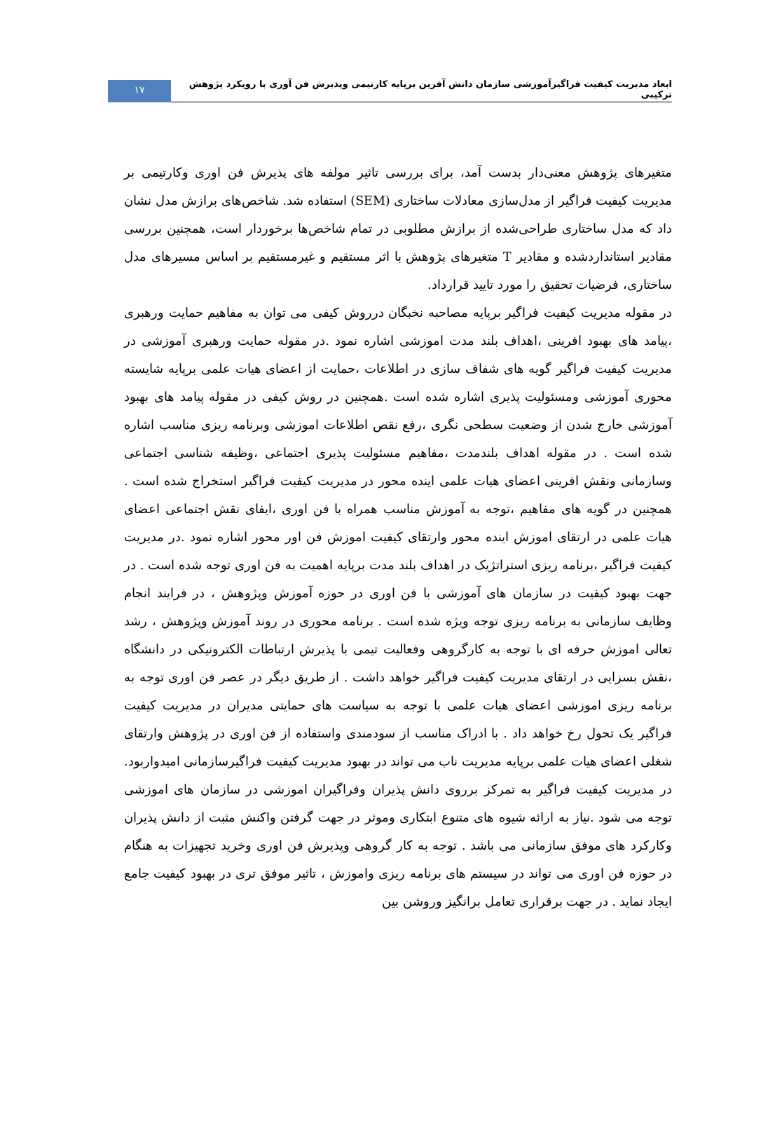ابعاد مدیریت کیفیت فراگیرآموزشی سازمان دانش آفرین برپایه کارتیمی وپذیرش فن آوری با رویکرد پژوهش ترکیبی
۱۷
متغیرهای پژوهش معنی‌دار بدست آمد، برای بررسی تاثیر مولفه های پذیرش فن اوری وکارتیمی بر مدیریت کیفیت فراگیر از مدل‌سازی معادلات ساختاری (SEM) استفاده شد. شاخص‌های برازش مدل نشان داد که مدل ساختاری طراحی‌شده از برازش مطلوبی در تمام شاخص‌ها برخوردار است، همچنین بررسی مقادیر استانداردشده و مقادیر T متغیرهای پژوهش با اثر مستقیم و غیرمستقیم بر اساس مسیرهای مدل ساختاری، فرضیات تحقیق را مورد تایید قرارداد.
در مقوله مدیریت کیفیت فراگیر برپایه مصاحبه نخبگان درروش کیفی می توان به مفاهیم حمایت ورهبری ،پیامد های بهبود افرینی ،اهداف بلند مدت اموزشی اشاره نمود .در مقوله حمایت ورهبری آموزشی در مدیریت کیفیت فراگیر گویه های شفاف سازی در اطلاعات ،حمایت از اعضای هیات علمی برپایه شایسته محوری آموزشی ومسئولیت پذیری اشاره شده است .همچنین در روش کیفی در مقوله پیامد های بهبود آموزشی خارج شدن از وضعیت سطحی نگری ،رفع نقص اطلاعات اموزشی وبرنامه ریزی مناسب اشاره شده است . در مقوله اهداف بلندمدت ،مفاهیم مسئولیت پذیری اجتماعی ،وظیفه شناسی اجتماعی وسازمانی ونقش افرینی اعضای هیات علمی اینده محور در مدیریت کیفیت فراگیر استخراج شده است . همچنین در گویه های مفاهیم ،توجه به آموزش مناسب همراه با فن اوری ،ایفای نقش اجتماعی اعضای هیات علمی در ارتقای اموزش اینده محور وارتقای کیفیت اموزش فن اور محور اشاره نمود .در مدیریت کیفیت فراگیر ،برنامه ریزی استراتژیک در اهداف بلند مدت برپایه اهمیت به فن اوری توجه شده است . در جهت بهبود کیفیت در سازمان های آموزشی با فن اوری در حوزه آموزش وپژوهش ، در فرایند انجام وظایف سازمانی به برنامه ریزی توجه ویژه شده است . برنامه محوری در روند آموزش وپژوهش ، رشد تعالی اموزش حرفه ای با توجه به کارگروهی وفعالیت تیمی با پذیرش ارتباطات الکترونیکی در دانشگاه ،نقش بسزایی در ارتقای مدیریت کیفیت فراگیر خواهد داشت . از طریق دیگر در عصر فن اوری توجه به برنامه ریزی اموزشی اعضای هیات علمی با توجه به سیاست های حمایتی مدیران در مدیریت کیفیت فراگیر یک تحول رخ خواهد داد . با ادراک مناسب از سودمندی واستفاده از فن اوری در پژوهش وارتقای شغلی اعضای هیات علمی برپایه مدیریت ناب می تواند در بهبود مدیریت کیفیت فراگیرسازمانی امیدواربود. در مدیریت کیفیت فراگیر به تمرکز برروی دانش پذیران وفراگیران اموزشی در سازمان های اموزشی توجه می شود .نیاز به ارائه شیوه های متنوع ابتکاری وموثر در جهت گرفتن واکنش مثبت از دانش پذیران وکارکرد های موفق سازمانی می باشد . توجه به کار گروهی وپذیرش فن اوری وخرید تجهیزات به هنگام در حوزه فن اوری می تواند در سیستم های برنامه ریزی واموزش ، تاثیر موفق تری در بهبود کیفیت جامع ایجاد نماید . در جهت برقراری تعامل برانگیز وروشن بین